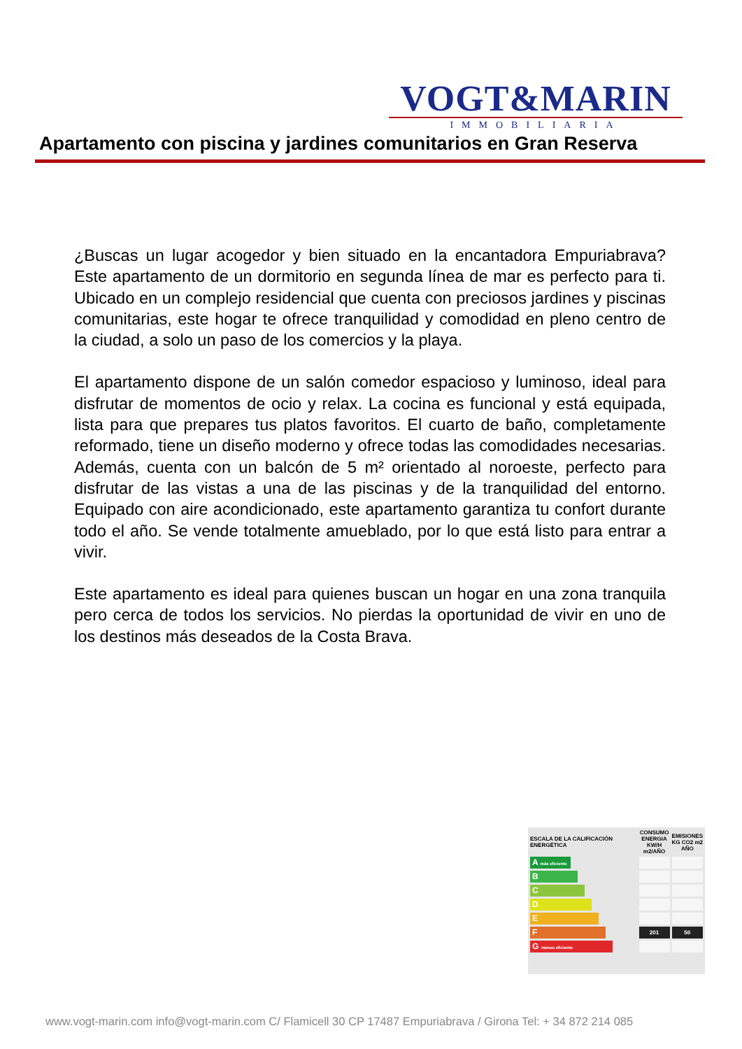VOGT&MARIN
IMMOBILIARIA
Apartamento con piscina y jardines comunitarios en Gran Reserva
¿Buscas un lugar acogedor y bien situado en la encantadora Empuriabrava? Este apartamento de un dormitorio en segunda línea de mar es perfecto para ti. Ubicado en un complejo residencial que cuenta con preciosos jardines y piscinas comunitarias, este hogar te ofrece tranquilidad y comodidad en pleno centro de la ciudad, a solo un paso de los comercios y la playa.
El apartamento dispone de un salón comedor espacioso y luminoso, ideal para disfrutar de momentos de ocio y relax. La cocina es funcional y está equipada, lista para que prepares tus platos favoritos. El cuarto de baño, completamente reformado, tiene un diseño moderno y ofrece todas las comodidades necesarias. Además, cuenta con un balcón de 5 m² orientado al noroeste, perfecto para disfrutar de las vistas a una de las piscinas y de la tranquilidad del entorno. Equipado con aire acondicionado, este apartamento garantiza tu confort durante todo el año. Se vende totalmente amueblado, por lo que está listo para entrar a vivir.
Este apartamento es ideal para quienes buscan un hogar en una zona tranquila pero cerca de todos los servicios. No pierdas la oportunidad de vivir en uno de los destinos más deseados de la Costa Brava.
| ESCALA DE LA CALIFICACIÓN ENERGÉTICA | CONSUMO ENERGIA KW/H m2/AÑO | EMISIONES KG CO2 m2 AÑO |
| A más eficiente | | |
| B | | |
| C | | |
| D | | |
| E | | |
| F | 201 | 50 |
| G menos eficiente | | |
www.vogt-marin.com info@vogt-marin.com C/ Flamicell 30 CP 17487 Empuriabrava / Girona Tel: + 34 872 214 085